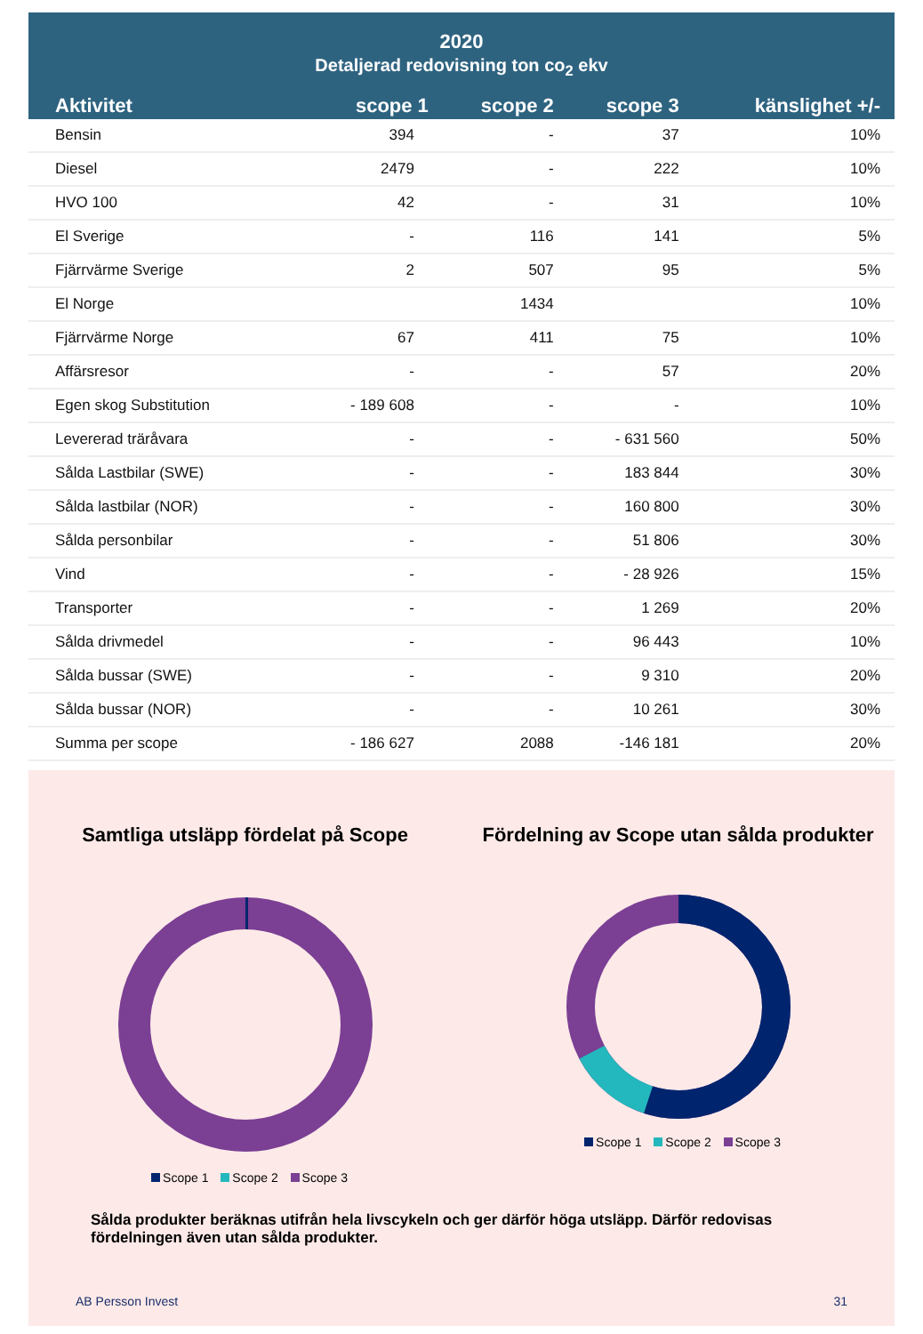2020
Detaljerad redovisning ton co<sub>2</sub> ekv
| Aktivitet | scope 1 | scope 2 | scope 3 | känslighet +/- |
| --- | --- | --- | --- | --- |
| Bensin | 394 | - | 37 | 10% |
| Diesel | 2479 | - | 222 | 10% |
| HVO 100 | 42 | - | 31 | 10% |
| El Sverige | - | 116 | 141 | 5% |
| Fjärrvärme Sverige | 2 | 507 | 95 | 5% |
| El Norge | | 1434 | | 10% |
| Fjärrvärme Norge | 67 | 411 | 75 | 10% |
| Affärsresor | - | - | 57 | 20% |
| Egen skog Substitution | - 189 608 | - | - | 10% |
| Levererad träråvara | - | - | - 631 560 | 50% |
| Sålda Lastbilar (SWE) | - | - | 183 844 | 30% |
| Sålda lastbilar (NOR) | - | - | 160 800 | 30% |
| Sålda personbilar | - | - | 51 806 | 30% |
| Vind | - | - | - 28 926 | 15% |
| Transporter | - | - | 1 269 | 20% |
| Sålda drivmedel | - | - | 96 443 | 10% |
| Sålda bussar (SWE) | - | - | 9 310 | 20% |
| Sålda bussar (NOR) | - | - | 10 261 | 30% |
| Summa per scope | - 186 627 | 2088 | -146 181 | 20% |
Samtliga utsläpp fördelat på Scope
Scope 1 Scope 2 Scope 3
Fördelning av Scope utan sålda produkter
Scope 1 Scope 2 Scope 3
Sålda produkter beräknas utifrån hela livscykeln och ger därför höga utsläpp. Därför redovisas fördelningen även utan sålda produkter.
AB Persson Invest 31